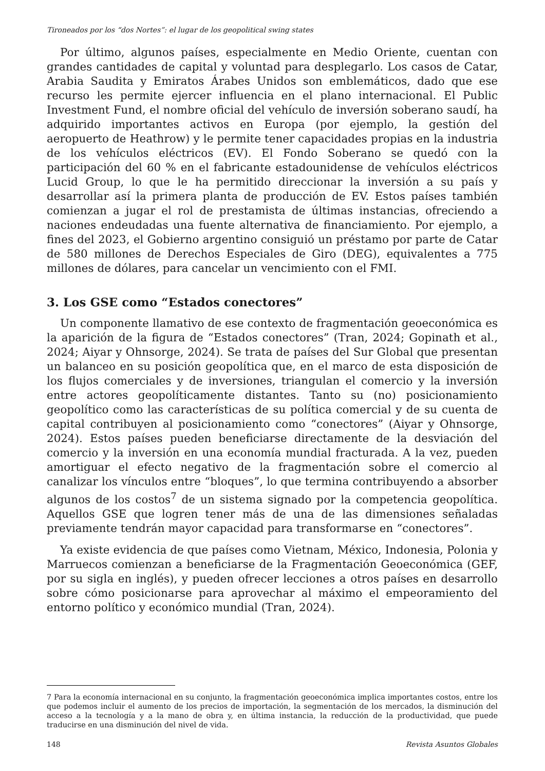Tironeados por los “dos Nortes”: el lugar de los geopolitical swing states
Por último, algunos países, especialmente en Medio Oriente, cuentan con grandes cantidades de capital y voluntad para desplegarlo. Los casos de Catar, Arabia Saudita y Emiratos Árabes Unidos son emblemáticos, dado que ese recurso les permite ejercer influencia en el plano internacional. El Public Investment Fund, el nombre oficial del vehículo de inversión soberano saudí, ha adquirido importantes activos en Europa (por ejemplo, la gestión del aeropuerto de Heathrow) y le permite tener capacidades propias en la industria de los vehículos eléctricos (EV). El Fondo Soberano se quedó con la participación del 60 % en el fabricante estadounidense de vehículos eléctricos Lucid Group, lo que le ha permitido direccionar la inversión a su país y desarrollar así la primera planta de producción de EV. Estos países también comienzan a jugar el rol de prestamista de últimas instancias, ofreciendo a naciones endeudadas una fuente alternativa de financiamiento. Por ejemplo, a fines del 2023, el Gobierno argentino consiguió un préstamo por parte de Catar de 580 millones de Derechos Especiales de Giro (DEG), equivalentes a 775 millones de dólares, para cancelar un vencimiento con el FMI.
3. Los GSE como “Estados conectores”
Un componente llamativo de ese contexto de fragmentación geoeconómica es la aparición de la figura de “Estados conectores” (Tran, 2024; Gopinath et al., 2024; Aiyar y Ohnsorge, 2024). Se trata de países del Sur Global que presentan un balanceo en su posición geopolítica que, en el marco de esta disposición de los flujos comerciales y de inversiones, triangulan el comercio y la inversión entre actores geopolíticamente distantes. Tanto su (no) posicionamiento geopolítico como las características de su política comercial y de su cuenta de capital contribuyen al posicionamiento como “conectores” (Aiyar y Ohnsorge, 2024). Estos países pueden beneficiarse directamente de la desviación del comercio y la inversión en una economía mundial fracturada. A la vez, pueden amortiguar el efecto negativo de la fragmentación sobre el comercio al canalizar los vínculos entre “bloques”, lo que termina contribuyendo a absorber algunos de los costos<sup>7</sup> de un sistema signado por la competencia geopolítica. Aquellos GSE que logren tener más de una de las dimensiones señaladas previamente tendrán mayor capacidad para transformarse en “conectores”.
Ya existe evidencia de que países como Vietnam, México, Indonesia, Polonia y Marruecos comienzan a beneficiarse de la Fragmentación Geoeconómica (GEF, por su sigla en inglés), y pueden ofrecer lecciones a otros países en desarrollo sobre cómo posicionarse para aprovechar al máximo el empeoramiento del entorno político y económico mundial (Tran, 2024).
7 Para la economía internacional en su conjunto, la fragmentación geoeconómica implica importantes costos, entre los que podemos incluir el aumento de los precios de importación, la segmentación de los mercados, la disminución del acceso a la tecnología y a la mano de obra y, en última instancia, la reducción de la productividad, que puede traducirse en una disminución del nivel de vida.
148 Revista Asuntos Globales